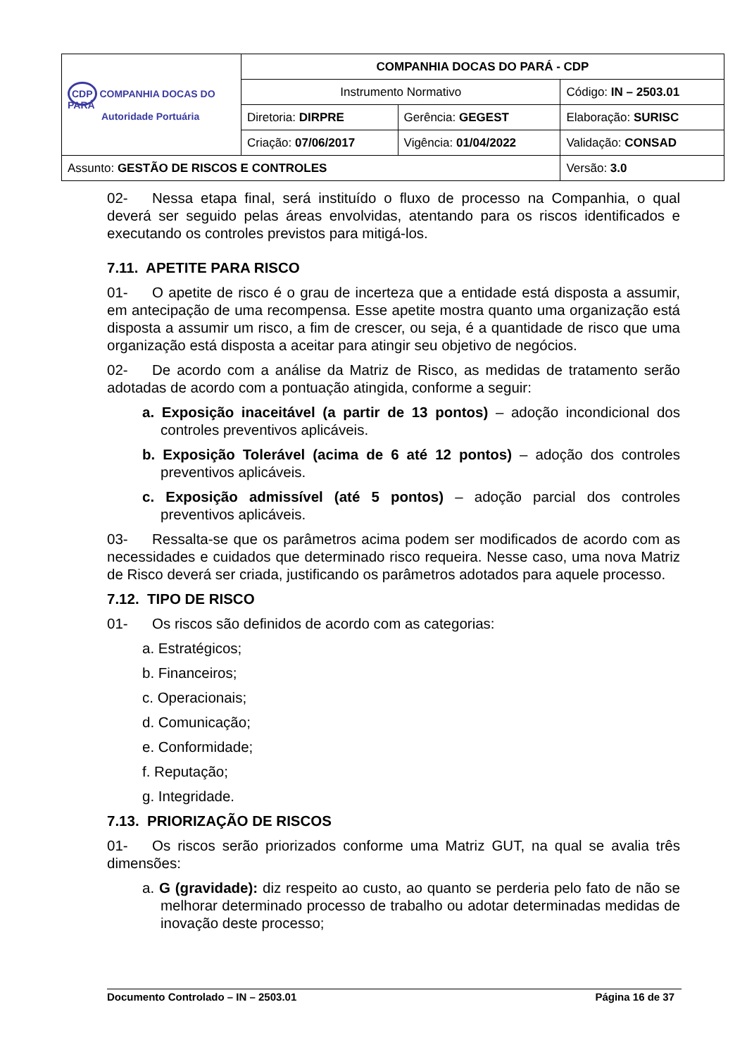| CDP COMPANHIA DOCAS DO PARÁ Autoridade Portuária | COMPANHIA DOCAS DO PARÁ - CDP | | |
| | Instrumento Normativo | | Código: IN – 2503.01 |
| | Diretoria: DIRPRE | Gerência: GEGEST | Elaboração: SURISC |
| | Criação: 07/06/2017 | Vigência: 01/04/2022 | Validação: CONSAD |
| Assunto: GESTÃO DE RISCOS E CONTROLES | | | Versão: 3.0 |
02- Nessa etapa final, será instituído o fluxo de processo na Companhia, o qual deverá ser seguido pelas áreas envolvidas, atentando para os riscos identificados e executando os controles previstos para mitigá-los.
7.11. APETITE PARA RISCO
01- O apetite de risco é o grau de incerteza que a entidade está disposta a assumir, em antecipação de uma recompensa. Esse apetite mostra quanto uma organização está disposta a assumir um risco, a fim de crescer, ou seja, é a quantidade de risco que uma organização está disposta a aceitar para atingir seu objetivo de negócios.
02- De acordo com a análise da Matriz de Risco, as medidas de tratamento serão adotadas de acordo com a pontuação atingida, conforme a seguir:
a. Exposição inaceitável (a partir de 13 pontos) – adoção incondicional dos controles preventivos aplicáveis.
b. Exposição Tolerável (acima de 6 até 12 pontos) – adoção dos controles preventivos aplicáveis.
c. Exposição admissível (até 5 pontos) – adoção parcial dos controles preventivos aplicáveis.
03- Ressalta-se que os parâmetros acima podem ser modificados de acordo com as necessidades e cuidados que determinado risco requeira. Nesse caso, uma nova Matriz de Risco deverá ser criada, justificando os parâmetros adotados para aquele processo.
7.12. TIPO DE RISCO
01- Os riscos são definidos de acordo com as categorias:
a. Estratégicos;
b. Financeiros;
c. Operacionais;
d. Comunicação;
e. Conformidade;
f. Reputação;
g. Integridade.
7.13. PRIORIZAÇÃO DE RISCOS
01- Os riscos serão priorizados conforme uma Matriz GUT, na qual se avalia três dimensões:
a. G (gravidade): diz respeito ao custo, ao quanto se perderia pelo fato de não se melhorar determinado processo de trabalho ou adotar determinadas medidas de inovação deste processo;
Documento Controlado – IN – 2503.01 Página 16 de 37